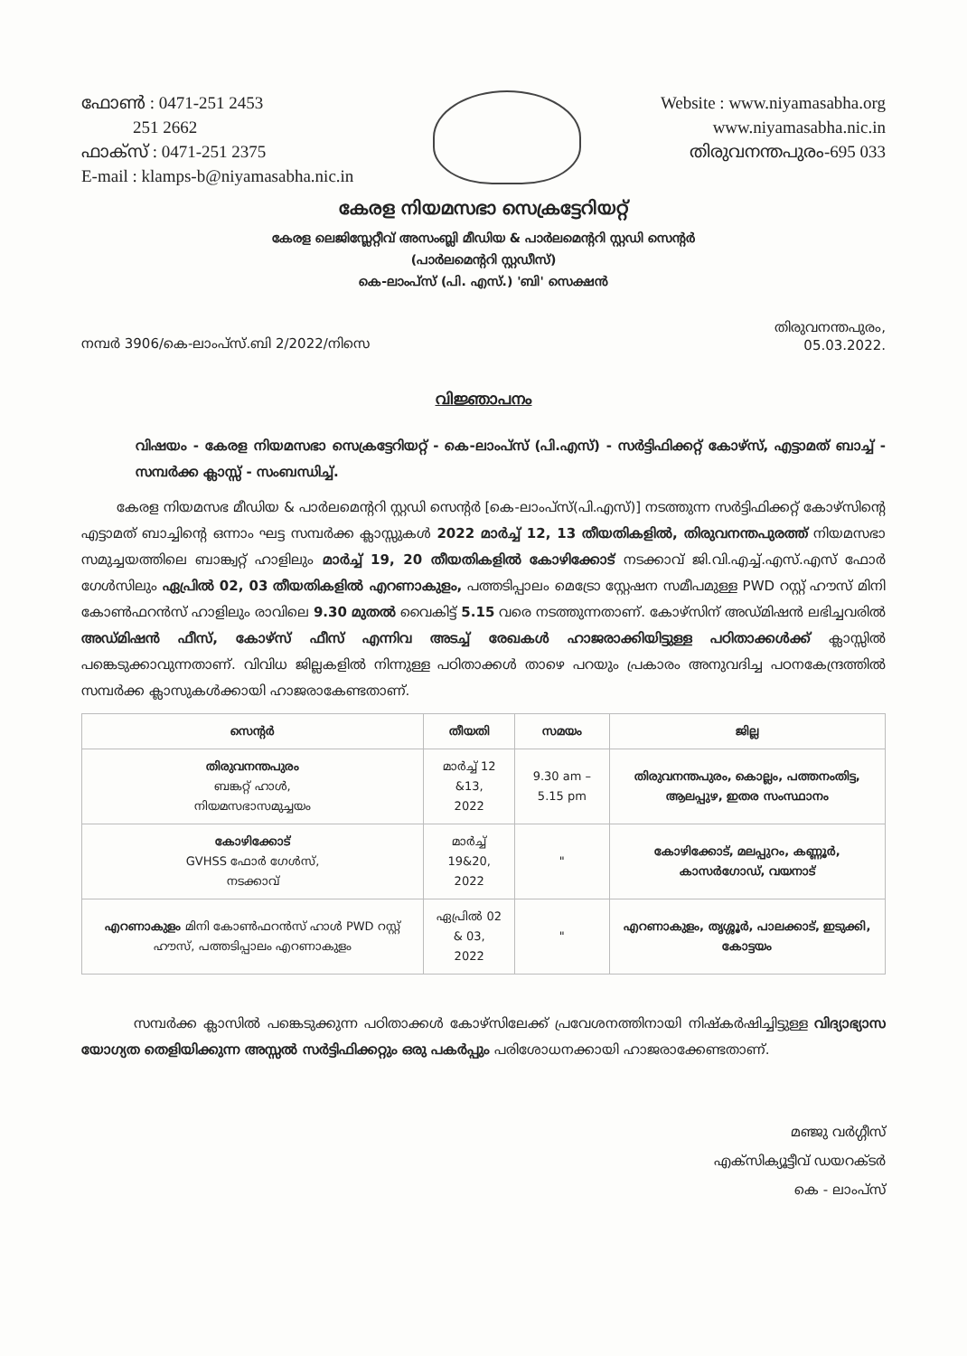ഫോൺ : 0471-251 2453
251 2662
ഫാക്സ് : 0471-251 2375
E-mail : klamps-b@niyamasabha.nic.in
Website : www.niyamasabha.org
www.niyamasabha.nic.in
തിരുവനന്തപുരം-695 033
കേരള നിയമസഭാ സെക്രട്ടേറിയറ്റ്
കേരള ലെജിസ്ലേറ്റീവ് അസംബ്ലി മീഡിയ & പാർലമെന്ററി സ്റ്റഡി സെന്റർ
(പാർലമെന്ററി സ്റ്റഡീസ്)
കെ-ലാംപ്സ് (പി. എസ്.) 'ബി' സെക്ഷൻ
നമ്പർ 3906/കെ-ലാംപ്സ്.ബി 2/2022/നിസെ
തിരുവനന്തപുരം,
05.03.2022.
വിജ്ഞാപനം
വിഷയം - കേരള നിയമസഭാ സെക്രട്ടേറിയറ്റ് - കെ-ലാംപ്സ് (പി.എസ്) - സർട്ടിഫിക്കറ്റ് കോഴ്സ്, എട്ടാമത് ബാച്ച് - സമ്പർക്ക ക്ലാസ്സ് - സംബന്ധിച്ച്.
കേരള നിയമസഭ മീഡിയ & പാർലമെന്ററി സ്റ്റഡി സെന്റർ [കെ-ലാംപ്സ്(പി.എസ്)] നടത്തുന്ന സർട്ടിഫിക്കറ്റ് കോഴ്സിന്റെ എട്ടാമത് ബാച്ചിന്റെ ഒന്നാം ഘട്ട സമ്പർക്ക ക്ലാസ്സുകൾ 2022 മാർച്ച് 12, 13 തീയതികളിൽ, തിരുവനന്തപുരത്ത് നിയമസഭാ സമുച്ചയത്തിലെ ബാങ്ക്വറ്റ് ഹാളിലും മാർച്ച് 19, 20 തീയതികളിൽ കോഴിക്കോട് നടക്കാവ് ജി.വി.എച്ച്.എസ്.എസ് ഫോർ ഗേൾസിലും ഏപ്രിൽ 02, 03 തീയതികളിൽ എറണാകുളം, പത്തടിപ്പാലം മെട്രോ സ്റ്റേഷന സമീപമുള്ള PWD റസ്റ്റ് ഹൗസ് മിനി കോൺഫറൻസ് ഹാളിലും രാവിലെ 9.30 മുതൽ വൈകിട്ട് 5.15 വരെ നടത്തുന്നതാണ്. കോഴ്സിന് അഡ്മിഷൻ ലഭിച്ചവരിൽ അഡ്മിഷൻ ഫീസ്, കോഴ്സ് ഫീസ് എന്നിവ അടച്ച് രേഖകൾ ഹാജരാക്കിയിട്ടുള്ള പഠിതാക്കൾക്ക് ക്ലാസ്സിൽ പങ്കെടുക്കാവുന്നതാണ്. വിവിധ ജില്ലകളിൽ നിന്നുള്ള പഠിതാക്കൾ താഴെ പറയും പ്രകാരം അനുവദിച്ച പഠനകേന്ദ്രത്തിൽ സമ്പർക്ക ക്ലാസുകൾക്കായി ഹാജരാകേണ്ടതാണ്.
| സെന്റർ | തീയതി | സമയം | ജില്ല |
| --- | --- | --- | --- |
| തിരുവനന്തപുരം ബങ്കറ്റ് ഹാൾ, നിയമസഭാസമുച്ചയം | മാർച്ച് 12 &13, 2022 | 9.30 am – 5.15 pm | തിരുവനന്തപുരം, കൊല്ലം, പത്തനംതിട്ട, ആലപ്പുഴ, ഇതര സംസ്ഥാനം |
| കോഴിക്കോട് GVHSS ഫോർ ഗേൾസ്, നടക്കാവ് | മാർച്ച് 19&20, 2022 | " | കോഴിക്കോട്, മലപ്പുറം, കണ്ണൂർ, കാസർഗോഡ്, വയനാട് |
| എറണാകുളം മിനി കോൺഫറൻസ് ഹാൾ PWD റസ്റ്റ് ഹൗസ്, പത്തടിപ്പാലം എറണാകുളം | ഏപ്രിൽ 02 & 03, 2022 | " | എറണാകുളം, തൃശ്ശൂർ, പാലക്കാട്, ഇടുക്കി, കോട്ടയം |
സമ്പർക്ക ക്ലാസിൽ പങ്കെടുക്കുന്ന പഠിതാക്കൾ കോഴ്സിലേക്ക് പ്രവേശനത്തിനായി നിഷ്കർഷിച്ചിട്ടുള്ള വിദ്യാഭ്യാസ യോഗ്യത തെളിയിക്കുന്ന അസ്സൽ സർട്ടിഫിക്കറ്റും ഒരു പകർപ്പും പരിശോധനക്കായി ഹാജരാക്കേണ്ടതാണ്.
മഞ്ജു വർഗ്ഗീസ്
എക്സിക്യൂട്ടീവ് ഡയറക്ടർ
കെ - ലാംപ്സ്